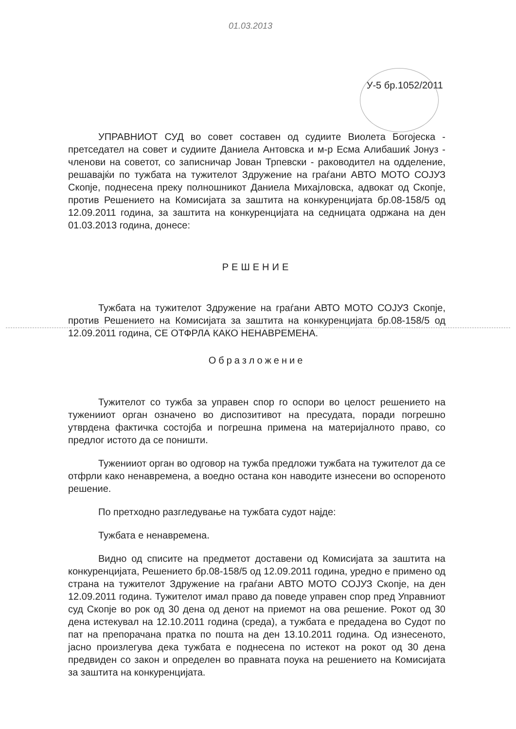01.03.2013
У-5 бр.1052/2011
УПРАВНИОТ СУД во совет составен од судиите Виолета Богојеска - претседател на совет и судиите Даниела Антовска и м-р Есма Алибашиќ Јонуз - членови на советот, со записничар Јован Трпевски - раководител на одделение, решавајќи по тужбата на тужителот Здружение на граѓани АВТО МОТО СОЈУЗ Скопје, поднесена преку полношникот Даниела Михајловска, адвокат од Скопје, против Решението на Комисијата за заштита на конкуренцијата бр.08-158/5 од 12.09.2011 година, за заштита на конкуренцијата на седницата одржана на ден 01.03.2013 година, донесе:
РЕШЕНИЕ
Тужбата на тужителот Здружение на граѓани АВТО МОТО СОЈУЗ Скопје, против Решението на Комисијата за заштита на конкуренцијата бр.08-158/5 од 12.09.2011 година, СЕ ОТФРЛА КАКО НЕНАВРЕМЕНА.
Образложение
Тужителот со тужба за управен спор го оспори во целост решението на туженииот орган означено во диспозитивот на пресудата, поради погрешно утврдена фактичка состојба и погрешна примена на материјалното право, со предлог истото да се поништи.
Туженииот орган во одговор на тужба предложи тужбата на тужителот да се отфрли како ненавремена, а воедно остана кон наводите изнесени во оспореното решение.
По претходно разгледување на тужбата судот најде:
Тужбата е ненавремена.
Видно од списите на предметот доставени од Комисијата за заштита на конкуренцијата, Решението бр.08-158/5 од 12.09.2011 година, уредно е примено од страна на тужителот Здружение на граѓани АВТО МОТО СОЈУЗ Скопје, на ден 12.09.2011 година. Тужителот имал право да поведе управен спор пред Управниот суд Скопје во рок од 30 дена од денот на приемот на ова решение. Рокот од 30 дена истекувал на 12.10.2011 година (среда), а тужбата е предадена во Судот по пат на препорачана пратка по пошта на ден 13.10.2011 година. Од изнесеното, јасно произлегува дека тужбата е поднесена по истекот на рокот од 30 дена предвиден со закон и определен во правната поука на решението на Комисијата за заштита на конкуренцијата.